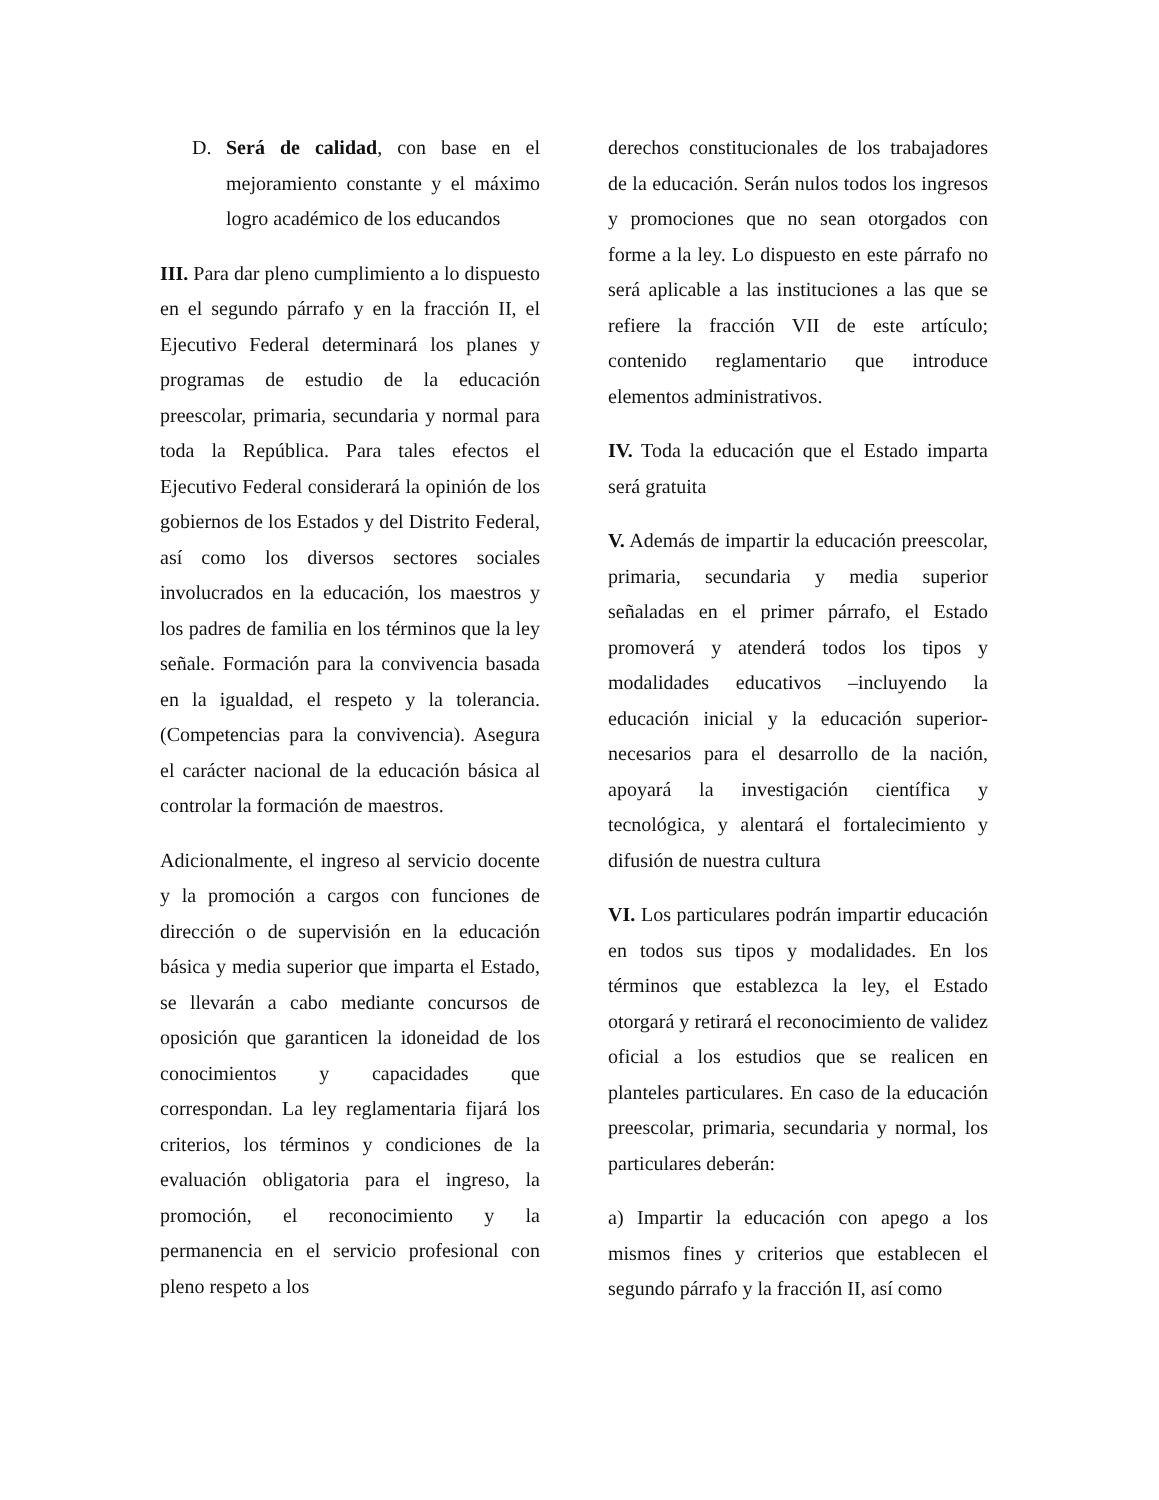D. Será de calidad, con base en el mejoramiento constante y el máximo logro académico de los educandos
III. Para dar pleno cumplimiento a lo dispuesto en el segundo párrafo y en la fracción II, el Ejecutivo Federal determinará los planes y programas de estudio de la educación preescolar, primaria, secundaria y normal para toda la República. Para tales efectos el Ejecutivo Federal considerará la opinión de los gobiernos de los Estados y del Distrito Federal, así como los diversos sectores sociales involucrados en la educación, los maestros y los padres de familia en los términos que la ley señale. Formación para la convivencia basada en la igualdad, el respeto y la tolerancia. (Competencias para la convivencia). Asegura el carácter nacional de la educación básica al controlar la formación de maestros.
Adicionalmente, el ingreso al servicio docente y la promoción a cargos con funciones de dirección o de supervisión en la educación básica y media superior que imparta el Estado, se llevarán a cabo mediante concursos de oposición que garanticen la idoneidad de los conocimientos y capacidades que correspondan. La ley reglamentaria fijará los criterios, los términos y condiciones de la evaluación obligatoria para el ingreso, la promoción, el reconocimiento y la permanencia en el servicio profesional con pleno respeto a los
derechos constitucionales de los trabajadores de la educación. Serán nulos todos los ingresos y promociones que no sean otorgados con forme a la ley. Lo dispuesto en este párrafo no será aplicable a las instituciones a las que se refiere la fracción VII de este artículo; contenido reglamentario que introduce elementos administrativos.
IV. Toda la educación que el Estado imparta será gratuita
V. Además de impartir la educación preescolar, primaria, secundaria y media superior señaladas en el primer párrafo, el Estado promoverá y atenderá todos los tipos y modalidades educativos –incluyendo la educación inicial y la educación superior- necesarios para el desarrollo de la nación, apoyará la investigación científica y tecnológica, y alentará el fortalecimiento y difusión de nuestra cultura
VI. Los particulares podrán impartir educación en todos sus tipos y modalidades. En los términos que establezca la ley, el Estado otorgará y retirará el reconocimiento de validez oficial a los estudios que se realicen en planteles particulares. En caso de la educación preescolar, primaria, secundaria y normal, los particulares deberán:
a) Impartir la educación con apego a los mismos fines y criterios que establecen el segundo párrafo y la fracción II, así como